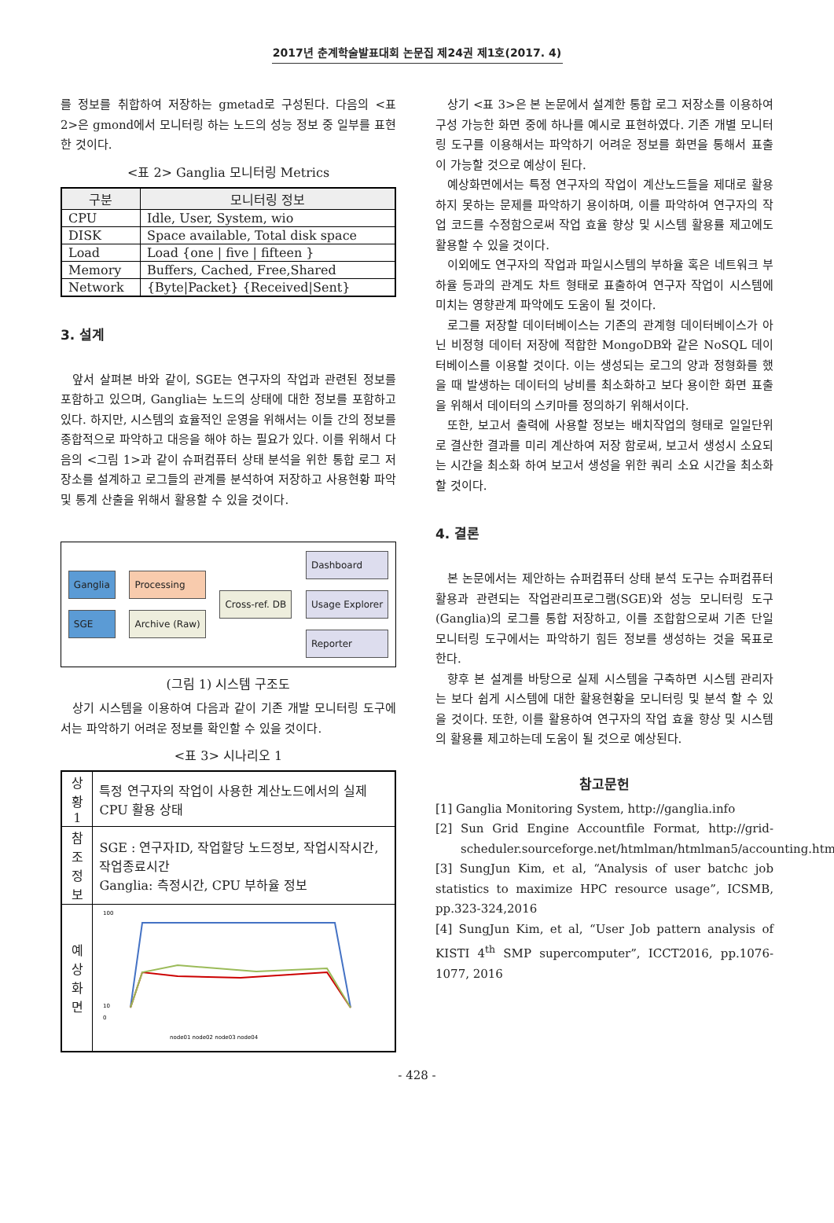2017년 춘계학술발표대회 논문집 제24권 제1호(2017. 4)
를 정보를 취합하여 저장하는 gmetad로 구성된다. 다음의 <표 2>은 gmond에서 모니터링 하는 노드의 성능 정보 중 일부를 표현한 것이다.
<표 2> Ganglia 모니터링 Metrics
| 구분 | 모니터링 정보 |
| --- | --- |
| CPU | Idle, User, System, wio |
| DISK | Space available, Total disk space |
| Load | Load {one / five / fifteen } |
| Memory | Buffers, Cached, Free,Shared |
| Network | {Byte/Packet} {Received/Sent} |
3. 설계
앞서 살펴본 바와 같이, SGE는 연구자의 작업과 관련된 정보를 포함하고 있으며, Ganglia는 노드의 상태에 대한 정보를 포함하고 있다. 하지만, 시스템의 효율적인 운영을 위해서는 이들 간의 정보를 종합적으로 파악하고 대응을 해야 하는 필요가 있다. 이를 위해서 다음의 <그림 1>과 같이 슈퍼컴퓨터 상태 분석을 위한 통합 로그 저장소를 설계하고 로그들의 관계를 분석하여 저장하고 사용현황 파악 및 통계 산출을 위해서 활용할 수 있을 것이다.
Ganglia
SGE
Processing
Archive (Raw)
Cross-ref. DB
Dashboard
Usage Explorer
Reporter
(그림 1) 시스템 구조도
상기 시스템을 이용하여 다음과 같이 기존 개발 모니터링 도구에서는 파악하기 어려운 정보를 확인할 수 있을 것이다.
<표 3> 시나리오 1
| 상황 1 | 특정 연구자의 작업이 사용한 계산노드에서의 실제 CPU 활용 상태 |
| 참조 정보 | SGE : 연구자ID, 작업할당 노드정보, 작업시작시간, 작업종료시간 Ganglia: 측정시간, CPU 부하율 정보 |
| 예상 화면 | 100 10 0 node01 node02 node03 node04 |
상기 <표 3>은 본 논문에서 설계한 통합 로그 저장소를 이용하여 구성 가능한 화면 중에 하나를 예시로 표현하였다. 기존 개별 모니터링 도구를 이용해서는 파악하기 어려운 정보를 화면을 통해서 표출이 가능할 것으로 예상이 된다.
예상화면에서는 특정 연구자의 작업이 계산노드들을 제대로 활용하지 못하는 문제를 파악하기 용이하며, 이를 파악하여 연구자의 작업 코드를 수정함으로써 작업 효율 향상 및 시스템 활용률 제고에도 활용할 수 있을 것이다.
이외에도 연구자의 작업과 파일시스템의 부하율 혹은 네트워크 부하율 등과의 관계도 차트 형태로 표출하여 연구자 작업이 시스템에 미치는 영향관계 파악에도 도움이 될 것이다.
로그를 저장할 데이터베이스는 기존의 관계형 데이터베이스가 아닌 비정형 데이터 저장에 적합한 MongoDB와 같은 NoSQL 데이터베이스를 이용할 것이다. 이는 생성되는 로그의 양과 정형화를 했을 때 발생하는 데이터의 낭비를 최소화하고 보다 용이한 화면 표출을 위해서 데이터의 스키마를 정의하기 위해서이다.
또한, 보고서 출력에 사용할 정보는 배치작업의 형태로 일일단위로 결산한 결과를 미리 계산하여 저장 함로써, 보고서 생성시 소요되는 시간을 최소화 하여 보고서 생성을 위한 쿼리 소요 시간을 최소화 할 것이다.
4. 결론
본 논문에서는 제안하는 슈퍼컴퓨터 상태 분석 도구는 슈퍼컴퓨터 활용과 관련되는 작업관리프로그램(SGE)와 성능 모니터링 도구(Ganglia)의 로그를 통합 저장하고, 이를 조합함으로써 기존 단일 모니터링 도구에서는 파악하기 힘든 정보를 생성하는 것을 목표로 한다.
향후 본 설계를 바탕으로 실제 시스템을 구축하면 시스템 관리자는 보다 쉽게 시스템에 대한 활용현황을 모니터링 및 분석 할 수 있을 것이다. 또한, 이를 활용하여 연구자의 작업 효율 향상 및 시스템의 활용률 제고하는데 도움이 될 것으로 예상된다.
참고문헌
[1] Ganglia Monitoring System, http://ganglia.info
[2] Sun Grid Engine Accountfile Format, http://grid-scheduler.sourceforge.net/htmlman/htmlman5/accounting.html
[3] SungJun Kim, et al, “Analysis of user batchc job statistics to maximize HPC resource usage”, ICSMB, pp.323-324,2016
[4] SungJun Kim, et al, “User Job pattern analysis of KISTI 4<sup>th</sup> SMP supercomputer”, ICCT2016, pp.1076-1077, 2016
- 428 -